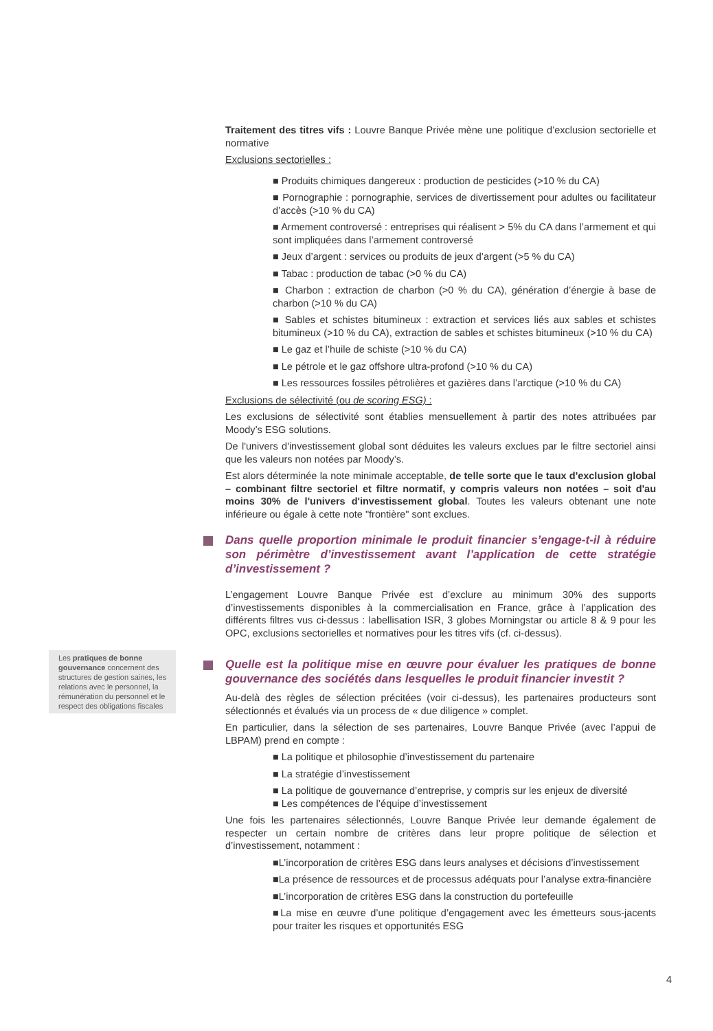Traitement des titres vifs : Louvre Banque Privée mène une politique d’exclusion sectorielle et normative
Exclusions sectorielles :
■ Produits chimiques dangereux : production de pesticides (>10 % du CA)
■ Pornographie : pornographie, services de divertissement pour adultes ou facilitateur d’accès (>10 % du CA)
■ Armement controversé : entreprises qui réalisent > 5% du CA dans l’armement et qui sont impliquées dans l’armement controversé
■ Jeux d’argent : services ou produits de jeux d’argent (>5 % du CA)
■ Tabac : production de tabac (>0 % du CA)
■ Charbon : extraction de charbon (>0 % du CA), génération d’énergie à base de charbon (>10 % du CA)
■ Sables et schistes bitumineux : extraction et services liés aux sables et schistes bitumineux (>10 % du CA), extraction de sables et schistes bitumineux (>10 % du CA)
■ Le gaz et l’huile de schiste (>10 % du CA)
■ Le pétrole et le gaz offshore ultra-profond (>10 % du CA)
■ Les ressources fossiles pétrolières et gazières dans l’arctique (>10 % du CA)
Exclusions de sélectivité (ou de scoring ESG) :
Les exclusions de sélectivité sont établies mensuellement à partir des notes attribuées par Moody’s ESG solutions.
De l'univers d'investissement global sont déduites les valeurs exclues par le filtre sectoriel ainsi que les valeurs non notées par Moody’s.
Est alors déterminée la note minimale acceptable, de telle sorte que le taux d'exclusion global – combinant filtre sectoriel et filtre normatif, y compris valeurs non notées – soit d'au moins 30% de l'univers d'investissement global. Toutes les valeurs obtenant une note inférieure ou égale à cette note "frontière" sont exclues.
Dans quelle proportion minimale le produit financier s’engage-t-il à réduire son périmètre d’investissement avant l’application de cette stratégie d’investissement ?
L’engagement Louvre Banque Privée est d’exclure au minimum 30% des supports d’investissements disponibles à la commercialisation en France, grâce à l’application des différents filtres vus ci-dessus : labellisation ISR, 3 globes Morningstar ou article 8 & 9 pour les OPC, exclusions sectorielles et normatives pour les titres vifs (cf. ci-dessus).
Quelle est la politique mise en œuvre pour évaluer les pratiques de bonne gouvernance des sociétés dans lesquelles le produit financier investit ?
Au-delà des règles de sélection précitées (voir ci-dessus), les partenaires producteurs sont sélectionnés et évalués via un process de « due diligence » complet.
En particulier, dans la sélection de ses partenaires, Louvre Banque Privée (avec l’appui de LBPAM) prend en compte :
■ La politique et philosophie d’investissement du partenaire
■ La stratégie d’investissement
■ La politique de gouvernance d’entreprise, y compris sur les enjeux de diversité
■ Les compétences de l’équipe d’investissement
Une fois les partenaires sélectionnés, Louvre Banque Privée leur demande également de respecter un certain nombre de critères dans leur propre politique de sélection et d’investissement, notamment :
■L’incorporation de critères ESG dans leurs analyses et décisions d’investissement
■La présence de ressources et de processus adéquats pour l’analyse extra-financière
■L’incorporation de critères ESG dans la construction du portefeuille
■La mise en œuvre d’une politique d’engagement avec les émetteurs sous-jacents pour traiter les risques et opportunités ESG
Les pratiques de bonne gouvernance concernent des structures de gestion saines, les relations avec le personnel, la rémunération du personnel et le respect des obligations fiscales
4